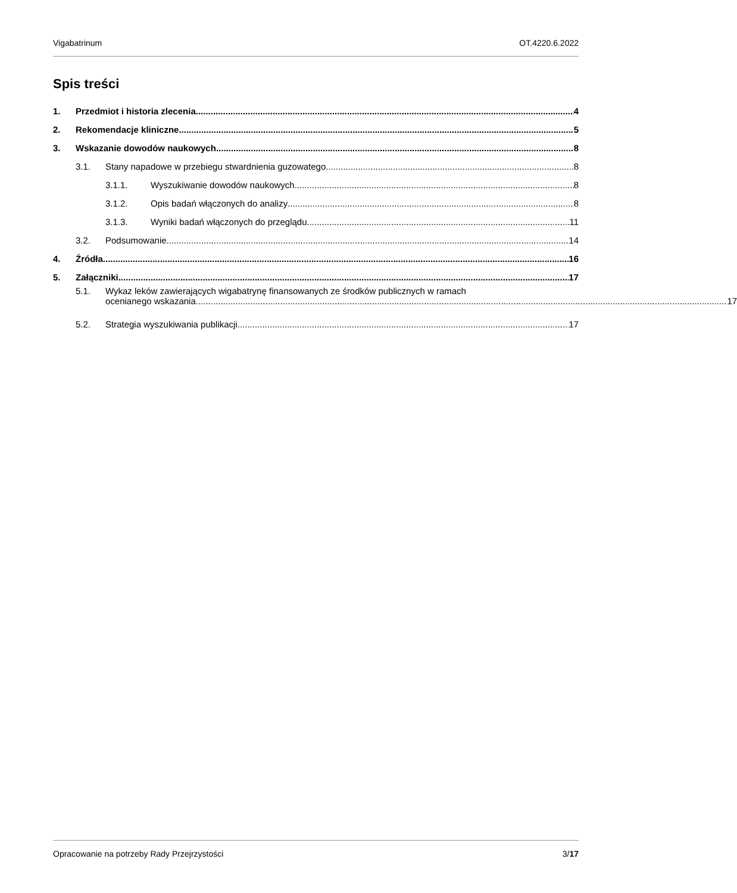Vigabatrinum OT.4220.6.2022
Spis treści
1. Przedmiot i historia zlecenia 4
2. Rekomendacje kliniczne 5
3. Wskazanie dowodów naukowych 8
3.1. Stany napadowe w przebiegu stwardnienia guzowatego 8
3.1.1. Wyszukiwanie dowodów naukowych 8
3.1.2. Opis badań włączonych do analizy 8
3.1.3. Wyniki badań włączonych do przeglądu 11
3.2. Podsumowanie 14
4. Źródła 16
5. Załączniki 17
5.1. Wykaz leków zawierających wigabatrynę finansowanych ze środków publicznych w ramach
ocenianego wskazania 17
5.2. Strategia wyszukiwania publikacji 17
Opracowanie na potrzeby Rady Przejrzystości 3/17